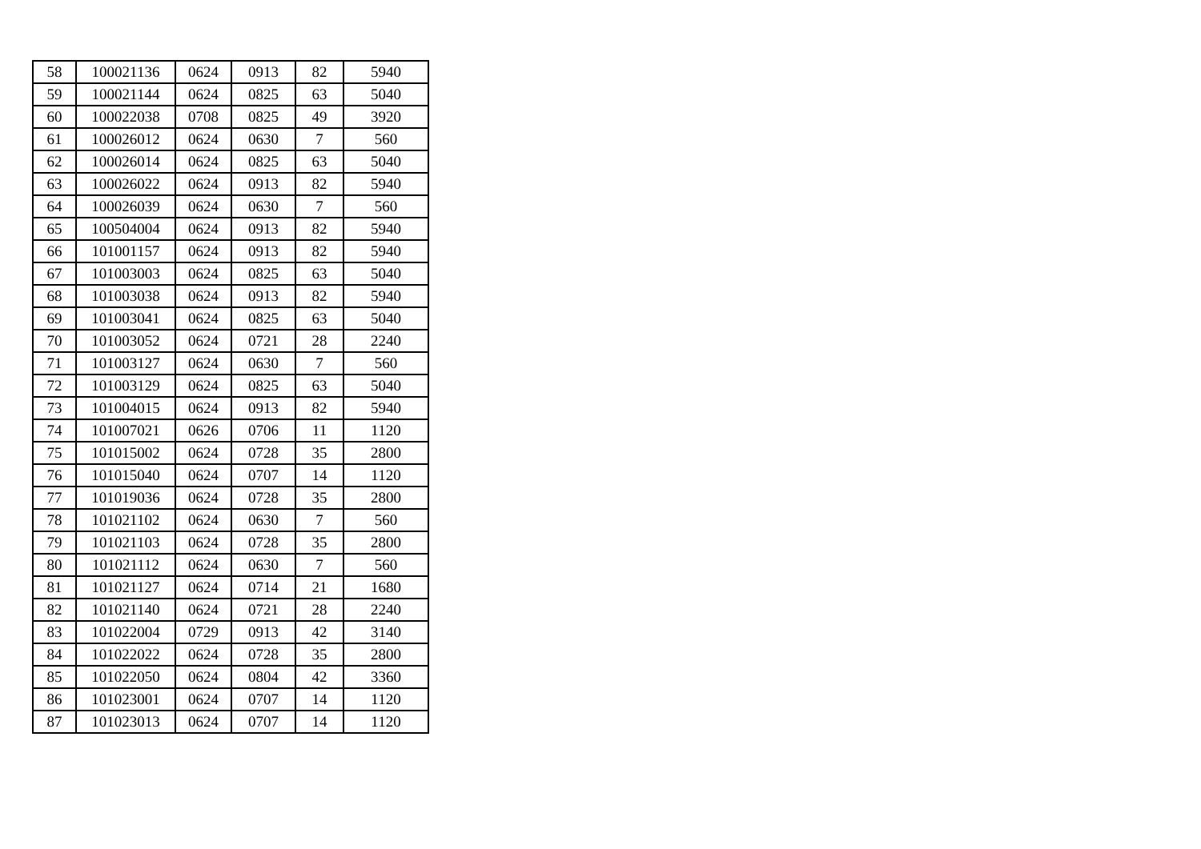| 58 | 100021136 | 0624 | 0913 | 82 | 5940 |
| 59 | 100021144 | 0624 | 0825 | 63 | 5040 |
| 60 | 100022038 | 0708 | 0825 | 49 | 3920 |
| 61 | 100026012 | 0624 | 0630 | 7 | 560 |
| 62 | 100026014 | 0624 | 0825 | 63 | 5040 |
| 63 | 100026022 | 0624 | 0913 | 82 | 5940 |
| 64 | 100026039 | 0624 | 0630 | 7 | 560 |
| 65 | 100504004 | 0624 | 0913 | 82 | 5940 |
| 66 | 101001157 | 0624 | 0913 | 82 | 5940 |
| 67 | 101003003 | 0624 | 0825 | 63 | 5040 |
| 68 | 101003038 | 0624 | 0913 | 82 | 5940 |
| 69 | 101003041 | 0624 | 0825 | 63 | 5040 |
| 70 | 101003052 | 0624 | 0721 | 28 | 2240 |
| 71 | 101003127 | 0624 | 0630 | 7 | 560 |
| 72 | 101003129 | 0624 | 0825 | 63 | 5040 |
| 73 | 101004015 | 0624 | 0913 | 82 | 5940 |
| 74 | 101007021 | 0626 | 0706 | 11 | 1120 |
| 75 | 101015002 | 0624 | 0728 | 35 | 2800 |
| 76 | 101015040 | 0624 | 0707 | 14 | 1120 |
| 77 | 101019036 | 0624 | 0728 | 35 | 2800 |
| 78 | 101021102 | 0624 | 0630 | 7 | 560 |
| 79 | 101021103 | 0624 | 0728 | 35 | 2800 |
| 80 | 101021112 | 0624 | 0630 | 7 | 560 |
| 81 | 101021127 | 0624 | 0714 | 21 | 1680 |
| 82 | 101021140 | 0624 | 0721 | 28 | 2240 |
| 83 | 101022004 | 0729 | 0913 | 42 | 3140 |
| 84 | 101022022 | 0624 | 0728 | 35 | 2800 |
| 85 | 101022050 | 0624 | 0804 | 42 | 3360 |
| 86 | 101023001 | 0624 | 0707 | 14 | 1120 |
| 87 | 101023013 | 0624 | 0707 | 14 | 1120 |